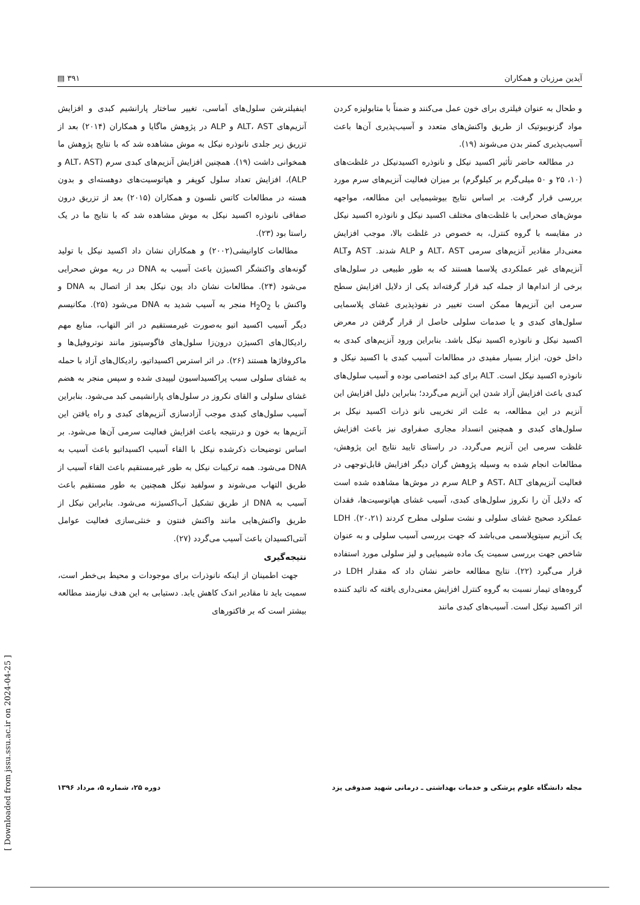آیدین مرزبان و همکاران ٣٩١ ▤
و طحال به عنوان فیلتری برای خون عمل می‌کنند و ضمناً با متابولیزه کردن مواد گزنوبیوتیک از طریق واکنش‌های متعدد و آسیب‌پذیری آن‌ها باعث آسیب‌پذیری کمتر بدن می‌شوند (١٩).
در مطالعه حاضر تأثیر اکسید نیکل و نانوذره اکسیدنیکل در غلظت‌های (١٠، ٢۵ و ۵٠ میلی‌گرم بر کیلوگرم) بر میزان فعالیت آنزیم‌های سرم مورد بررسی قرار گرفت. بر اساس نتایج بیوشیمیایی این مطالعه، مواجهه موش‌های صحرایی با غلظت‌های مختلف اکسید نیکل و نانوذره اکسید نیکل در مقایسه با گروه کنترل، به خصوص در غلظت بالا، موجب افزایش معنی‌دار مقادیر آنزیم‌های سرمی ALT، AST و ALP شدند. AST وALT آنزیم‌های غیر عملکردی پلاسما هستند که به طور طبیعی در سلول‌های برخی از اندام‌ها از جمله کبد قرار گرفته‌اند یکی از دلایل افزایش سطح سرمی این آنزیم‌ها ممکن است تغییر در نفوذپذیری غشای پلاسمایی سلول‌های کبدی و یا صدمات سلولی حاصل از قرار گرفتن در معرض اکسید نیکل و نانوذره اکسید نیکل باشد. بنابراین ورود آنزیم‌های کبدی به داخل خون، ابزار بسیار مفیدی در مطالعات آسیب کبدی با اکسید نیکل و نانوذره اکسید نیکل است. ALT برای کبد اختصاصی بوده و آسیب سلول‌های کبدی باعث افزایش آزاد شدن این آنزیم می‌گردد؛ بنابراین دلیل افزایش این آنزیم در این مطالعه، به علت اثر تخریبی نانو ذرات اکسید نیکل بر سلول‌های کبدی و همچنین انسداد مجاری صفراوی نیز باعث افزایش غلظت سرمی این آنزیم می‌گردد. در راستای تایید نتایج این پژوهش، مطالعات انجام شده به وسیله پژوهش گران دیگر افزایش قابل‌توجهی در فعالیت آنزیم‌های AST، ALT و ALP سرم در موش‌ها مشاهده شده است که دلایل آن را نکروز سلول‌های کبدی، آسیب غشای هپاتوسیت‌ها، فقدان عملکرد صحیح غشای سلولی و نشت سلولی مطرح کردند (٢٠،٢١). LDH یک آنزیم سیتوپلاسمی می‌باشد که جهت بررسی آسیب سلولی و به عنوان شاخص جهت بررسی سمیت یک ماده شیمیایی و لیز سلولی مورد استفاده قرار می‌گیرد (٢٢). نتایج مطالعه حاضر نشان داد که مقدار LDH در گروه‌های تیمار نسبت به گروه کنترل افزایش معنی‌داری یافته که تائید کننده اثر اکسید نیکل است. آسیب‌های کبدی مانند
اینفیلترشن سلول‌های آماسی، تغییر ساختار پارانشیم کبدی و افزایش آنزیم‌های ALT، AST و ALP در پژوهش ماگایا و همکاران (٢٠١۴) بعد از تزریق زیر جلدی نانوذره نیکل به موش مشاهده شد که با نتایج پژوهش ما همخوانی داشت (١٩). همچنین افزایش آنزیم‌های کبدی سرم (ALT، AST و ALP)، افزایش تعداد سلول کوپفر و هپاتوسیت‌های دوهسته‌ای و بدون هسته در مطالعات کاتس نلسون و همکاران (٢٠١۵) بعد از تزریق درون صفاقی نانوذره اکسید نیکل به موش مشاهده شد که با نتایج ما در یک راستا بود (٢٣).
مطالعات کاوانیشی(٢٠٠٢) و همکاران نشان داد اکسید نیکل با تولید گونه‌های واکنشگر اکسیژن باعث آسیب به DNA در ریه موش صحرایی می‌شود (٢۴). مطالعات نشان داد یون نیکل بعد از اتصال به DNA و واکنش با H<sub>2</sub>O<sub>2</sub> منجر به آسیب شدید به DNA می‌شود (٢۵). مکانیسم دیگر آسیب اکسید اتیو به‌صورت غیرمستقیم در اثر التهاب، منابع مهم رادیکال‌های اکسیژن درون‌زا سلول‌های فاگوسیتوز مانند نوتروفیل‌ها و ماکروفاژها هستند (٢۶). در اثر استرس اکسیداتیو، رادیکال‌های آزاد با حمله به غشای سلولی سبب پراکسیداسیون لیپیدی شده و سپس منجر به هضم غشای سلولی و القای نکروز در سلول‌های پارانشیمی کبد می‌شود. بنابراین آسیب سلول‌های کبدی موجب آزادسازی آنزیم‌های کبدی و راه یافتن این آنزیم‌ها به خون و درنتیجه باعث افزایش فعالیت سرمی آن‌ها می‌شود. بر اساس توضیحات ذکرشده نیکل با القاء آسیب اکسیداتیو باعث آسیب به DNA می‌شود. همه ترکیبات نیکل به طور غیرمستقیم باعث القاء آسیب از طریق التهاب می‌شوند و سولفید نیکل همچنین به طور مستقیم باعث آسیب به DNA از طریق تشکیل آب‌اکسیژنه می‌شود. بنابراین نیکل از طریق واکنش‌هایی مانند واکنش فنتون و خنثی‌سازی فعالیت عوامل آنتی‌اکسیدان باعث آسیب می‌گردد (٢٧).
نتیجه‌گیری
جهت اطمینان از اینکه نانوذرات برای موجودات و محیط بی‌خطر است، سمیت باید تا مقادیر اندک کاهش یابد. دستیابی به این هدف نیازمند مطالعه بیشتر است که بر فاکتورهای
مجله دانشگاه علوم پزشکی و خدمات بهداشتی ـ درمانی شهید صدوقی یزد دوره ٢۵، شماره ۵، مرداد ١٣٩۶
[ Downloaded from jssu.ssu.ac.ir on 2024-04-25 ]